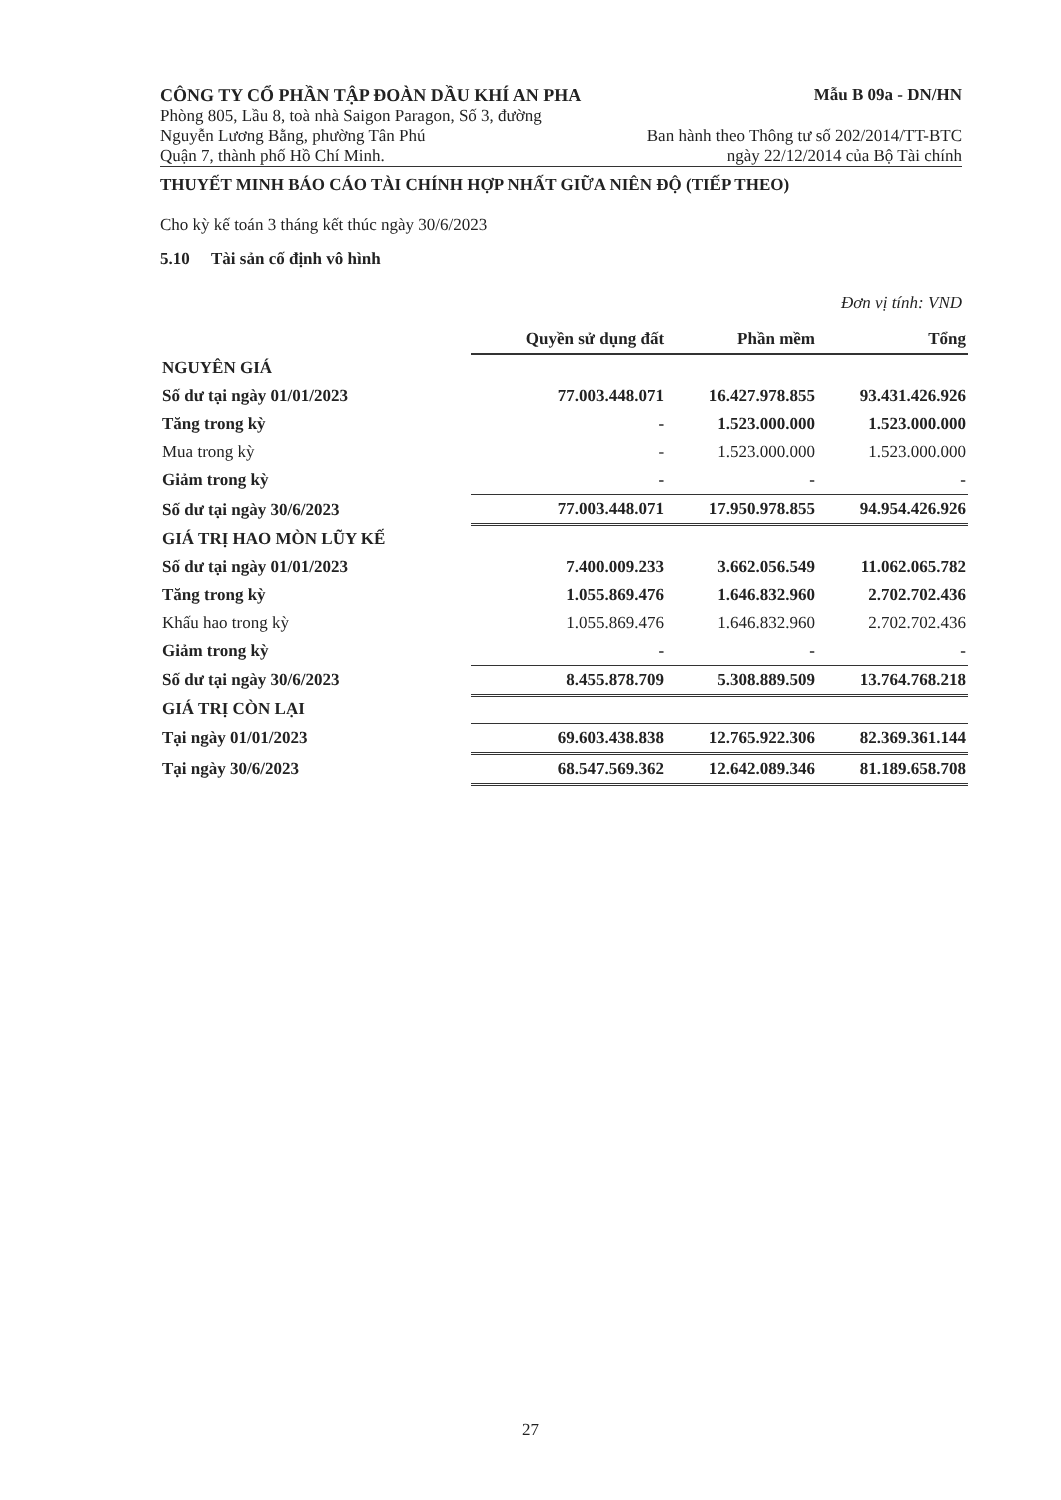CÔNG TY CỔ PHẦN TẬP ĐOÀN DẦU KHÍ AN PHA Mẫu B 09a - DN/HN
Phòng 805, Lầu 8, toà nhà Saigon Paragon, Số 3, đường
Nguyễn Lương Bằng, phường Tân Phú Ban hành theo Thông tư số 202/2014/TT-BTC
Quận 7, thành phố Hồ Chí Minh. ngày 22/12/2014 của Bộ Tài chính
THUYẾT MINH BÁO CÁO TÀI CHÍNH HỢP NHẤT GIỮA NIÊN ĐỘ (TIẾP THEO)
Cho kỳ kế toán 3 tháng kết thúc ngày 30/6/2023
5.10 Tài sản cố định vô hình
Đơn vị tính: VND
| | Quyền sử dụng đất | Phần mềm | Tổng |
| NGUYÊN GIÁ | | | |
| Số dư tại ngày 01/01/2023 | 77.003.448.071 | 16.427.978.855 | 93.431.426.926 |
| Tăng trong kỳ | - | 1.523.000.000 | 1.523.000.000 |
| Mua trong kỳ | - | 1.523.000.000 | 1.523.000.000 |
| Giảm trong kỳ | - | - | - |
| Số dư tại ngày 30/6/2023 | 77.003.448.071 | 17.950.978.855 | 94.954.426.926 |
| GIÁ TRỊ HAO MÒN LŨY KẾ | | | |
| Số dư tại ngày 01/01/2023 | 7.400.009.233 | 3.662.056.549 | 11.062.065.782 |
| Tăng trong kỳ | 1.055.869.476 | 1.646.832.960 | 2.702.702.436 |
| Khấu hao trong kỳ | 1.055.869.476 | 1.646.832.960 | 2.702.702.436 |
| Giảm trong kỳ | - | - | - |
| Số dư tại ngày 30/6/2023 | 8.455.878.709 | 5.308.889.509 | 13.764.768.218 |
| GIÁ TRỊ CÒN LẠI | | | |
| Tại ngày 01/01/2023 | 69.603.438.838 | 12.765.922.306 | 82.369.361.144 |
| Tại ngày 30/6/2023 | 68.547.569.362 | 12.642.089.346 | 81.189.658.708 |
27